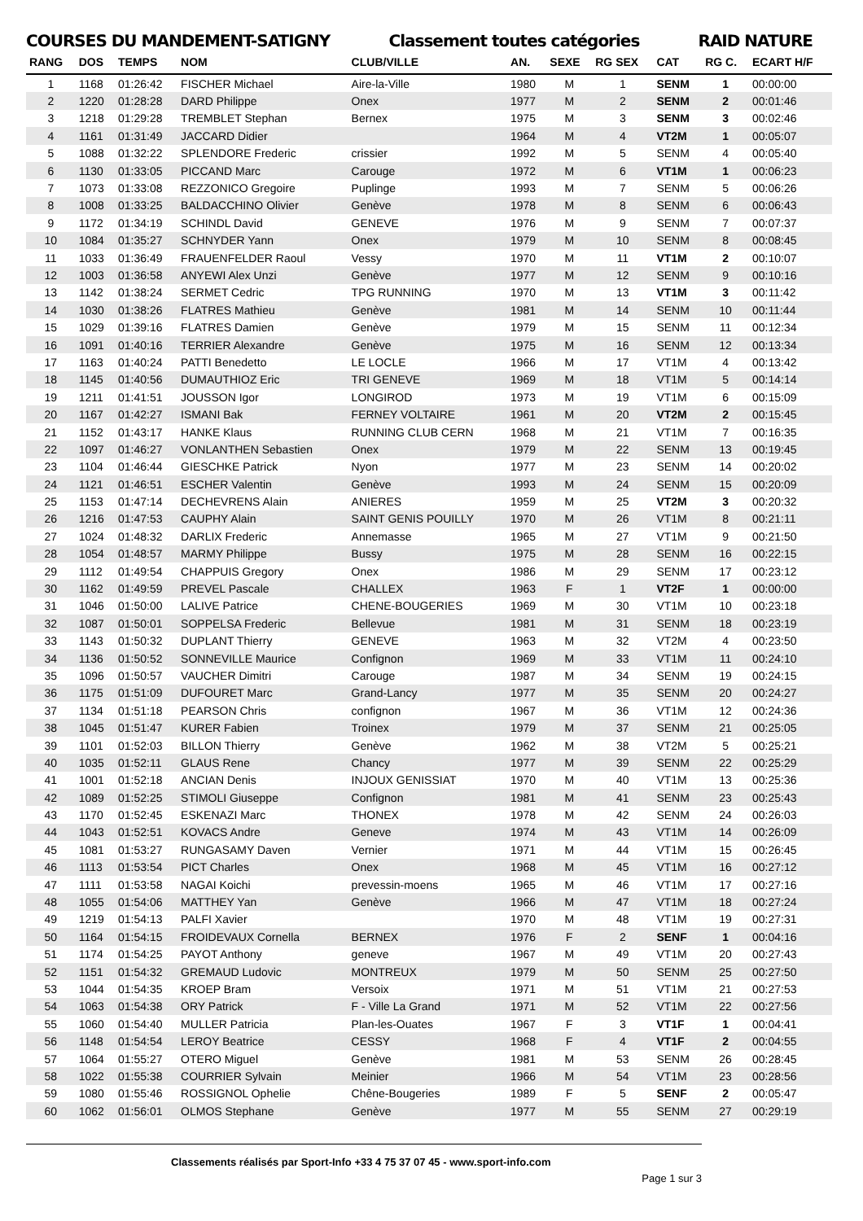COURSES DU MANDEMENT-SATIGNY Classement toutes catégories RAID NATURE
| RANG | DOS | TEMPS | NOM | CLUB/VILLE | AN. | SEXE | RG SEX | CAT | RG C. | ECART H/F |
| --- | --- | --- | --- | --- | --- | --- | --- | --- | --- | --- |
| 1 | 1168 | 01:26:42 | FISCHER Michael | Aire-la-Ville | 1980 | M | 1 | SENM | 1 | 00:00:00 |
| 2 | 1220 | 01:28:28 | DARD Philippe | Onex | 1977 | M | 2 | SENM | 2 | 00:01:46 |
| 3 | 1218 | 01:29:28 | TREMBLET Stephan | Bernex | 1975 | M | 3 | SENM | 3 | 00:02:46 |
| 4 | 1161 | 01:31:49 | JACCARD Didier | | 1964 | M | 4 | VT2M | 1 | 00:05:07 |
| 5 | 1088 | 01:32:22 | SPLENDORE Frederic | crissier | 1992 | M | 5 | SENM | 4 | 00:05:40 |
| 6 | 1130 | 01:33:05 | PICCAND Marc | Carouge | 1972 | M | 6 | VT1M | 1 | 00:06:23 |
| 7 | 1073 | 01:33:08 | REZZONICO Gregoire | Puplinge | 1993 | M | 7 | SENM | 5 | 00:06:26 |
| 8 | 1008 | 01:33:25 | BALDACCHINO Olivier | Genève | 1978 | M | 8 | SENM | 6 | 00:06:43 |
| 9 | 1172 | 01:34:19 | SCHINDL David | GENEVE | 1976 | M | 9 | SENM | 7 | 00:07:37 |
| 10 | 1084 | 01:35:27 | SCHNYDER Yann | Onex | 1979 | M | 10 | SENM | 8 | 00:08:45 |
| 11 | 1033 | 01:36:49 | FRAUENFELDER Raoul | Vessy | 1970 | M | 11 | VT1M | 2 | 00:10:07 |
| 12 | 1003 | 01:36:58 | ANYEWI Alex Unzi | Genève | 1977 | M | 12 | SENM | 9 | 00:10:16 |
| 13 | 1142 | 01:38:24 | SERMET Cedric | TPG RUNNING | 1970 | M | 13 | VT1M | 3 | 00:11:42 |
| 14 | 1030 | 01:38:26 | FLATRES Mathieu | Genève | 1981 | M | 14 | SENM | 10 | 00:11:44 |
| 15 | 1029 | 01:39:16 | FLATRES Damien | Genève | 1979 | M | 15 | SENM | 11 | 00:12:34 |
| 16 | 1091 | 01:40:16 | TERRIER Alexandre | Genève | 1975 | M | 16 | SENM | 12 | 00:13:34 |
| 17 | 1163 | 01:40:24 | PATTI Benedetto | LE LOCLE | 1966 | M | 17 | VT1M | 4 | 00:13:42 |
| 18 | 1145 | 01:40:56 | DUMAUTHIOZ Eric | TRI GENEVE | 1969 | M | 18 | VT1M | 5 | 00:14:14 |
| 19 | 1211 | 01:41:51 | JOUSSON Igor | LONGIROD | 1973 | M | 19 | VT1M | 6 | 00:15:09 |
| 20 | 1167 | 01:42:27 | ISMANI Bak | FERNEY VOLTAIRE | 1961 | M | 20 | VT2M | 2 | 00:15:45 |
| 21 | 1152 | 01:43:17 | HANKE Klaus | RUNNING CLUB CERN | 1968 | M | 21 | VT1M | 7 | 00:16:35 |
| 22 | 1097 | 01:46:27 | VONLANTHEN Sebastien | Onex | 1979 | M | 22 | SENM | 13 | 00:19:45 |
| 23 | 1104 | 01:46:44 | GIESCHKE Patrick | Nyon | 1977 | M | 23 | SENM | 14 | 00:20:02 |
| 24 | 1121 | 01:46:51 | ESCHER Valentin | Genève | 1993 | M | 24 | SENM | 15 | 00:20:09 |
| 25 | 1153 | 01:47:14 | DECHEVRENS Alain | ANIERES | 1959 | M | 25 | VT2M | 3 | 00:20:32 |
| 26 | 1216 | 01:47:53 | CAUPHY Alain | SAINT GENIS POUILLY | 1970 | M | 26 | VT1M | 8 | 00:21:11 |
| 27 | 1024 | 01:48:32 | DARLIX Frederic | Annemasse | 1965 | M | 27 | VT1M | 9 | 00:21:50 |
| 28 | 1054 | 01:48:57 | MARMY Philippe | Bussy | 1975 | M | 28 | SENM | 16 | 00:22:15 |
| 29 | 1112 | 01:49:54 | CHAPPUIS Gregory | Onex | 1986 | M | 29 | SENM | 17 | 00:23:12 |
| 30 | 1162 | 01:49:59 | PREVEL Pascale | CHALLEX | 1963 | F | 1 | VT2F | 1 | 00:00:00 |
| 31 | 1046 | 01:50:00 | LALIVE Patrice | CHENE-BOUGERIES | 1969 | M | 30 | VT1M | 10 | 00:23:18 |
| 32 | 1087 | 01:50:01 | SOPPELSA Frederic | Bellevue | 1981 | M | 31 | SENM | 18 | 00:23:19 |
| 33 | 1143 | 01:50:32 | DUPLANT Thierry | GENEVE | 1963 | M | 32 | VT2M | 4 | 00:23:50 |
| 34 | 1136 | 01:50:52 | SONNEVILLE Maurice | Confignon | 1969 | M | 33 | VT1M | 11 | 00:24:10 |
| 35 | 1096 | 01:50:57 | VAUCHER Dimitri | Carouge | 1987 | M | 34 | SENM | 19 | 00:24:15 |
| 36 | 1175 | 01:51:09 | DUFOURET Marc | Grand-Lancy | 1977 | M | 35 | SENM | 20 | 00:24:27 |
| 37 | 1134 | 01:51:18 | PEARSON Chris | confignon | 1967 | M | 36 | VT1M | 12 | 00:24:36 |
| 38 | 1045 | 01:51:47 | KURER Fabien | Troinex | 1979 | M | 37 | SENM | 21 | 00:25:05 |
| 39 | 1101 | 01:52:03 | BILLON Thierry | Genève | 1962 | M | 38 | VT2M | 5 | 00:25:21 |
| 40 | 1035 | 01:52:11 | GLAUS Rene | Chancy | 1977 | M | 39 | SENM | 22 | 00:25:29 |
| 41 | 1001 | 01:52:18 | ANCIAN Denis | INJOUX GENISSIAT | 1970 | M | 40 | VT1M | 13 | 00:25:36 |
| 42 | 1089 | 01:52:25 | STIMOLI Giuseppe | Confignon | 1981 | M | 41 | SENM | 23 | 00:25:43 |
| 43 | 1170 | 01:52:45 | ESKENAZI Marc | THONEX | 1978 | M | 42 | SENM | 24 | 00:26:03 |
| 44 | 1043 | 01:52:51 | KOVACS Andre | Geneve | 1974 | M | 43 | VT1M | 14 | 00:26:09 |
| 45 | 1081 | 01:53:27 | RUNGASAMY Daven | Vernier | 1971 | M | 44 | VT1M | 15 | 00:26:45 |
| 46 | 1113 | 01:53:54 | PICT Charles | Onex | 1968 | M | 45 | VT1M | 16 | 00:27:12 |
| 47 | 1111 | 01:53:58 | NAGAI Koichi | prevessin-moens | 1965 | M | 46 | VT1M | 17 | 00:27:16 |
| 48 | 1055 | 01:54:06 | MATTHEY Yan | Genève | 1966 | M | 47 | VT1M | 18 | 00:27:24 |
| 49 | 1219 | 01:54:13 | PALFI Xavier | | 1970 | M | 48 | VT1M | 19 | 00:27:31 |
| 50 | 1164 | 01:54:15 | FROIDEVAUX Cornella | BERNEX | 1976 | F | 2 | SENF | 1 | 00:04:16 |
| 51 | 1174 | 01:54:25 | PAYOT Anthony | geneve | 1967 | M | 49 | VT1M | 20 | 00:27:43 |
| 52 | 1151 | 01:54:32 | GREMAUD Ludovic | MONTREUX | 1979 | M | 50 | SENM | 25 | 00:27:50 |
| 53 | 1044 | 01:54:35 | KROEP Bram | Versoix | 1971 | M | 51 | VT1M | 21 | 00:27:53 |
| 54 | 1063 | 01:54:38 | ORY Patrick | F - Ville La Grand | 1971 | M | 52 | VT1M | 22 | 00:27:56 |
| 55 | 1060 | 01:54:40 | MULLER Patricia | Plan-les-Ouates | 1967 | F | 3 | VT1F | 1 | 00:04:41 |
| 56 | 1148 | 01:54:54 | LEROY Beatrice | CESSY | 1968 | F | 4 | VT1F | 2 | 00:04:55 |
| 57 | 1064 | 01:55:27 | OTERO Miguel | Genève | 1981 | M | 53 | SENM | 26 | 00:28:45 |
| 58 | 1022 | 01:55:38 | COURRIER Sylvain | Meinier | 1966 | M | 54 | VT1M | 23 | 00:28:56 |
| 59 | 1080 | 01:55:46 | ROSSIGNOL Ophelie | Chêne-Bougeries | 1989 | F | 5 | SENF | 2 | 00:05:47 |
| 60 | 1062 | 01:56:01 | OLMOS Stephane | Genève | 1977 | M | 55 | SENM | 27 | 00:29:19 |
Classements réalisés par Sport-Info +33 4 75 37 07 45 - www.sport-info.com Page 1 sur 3